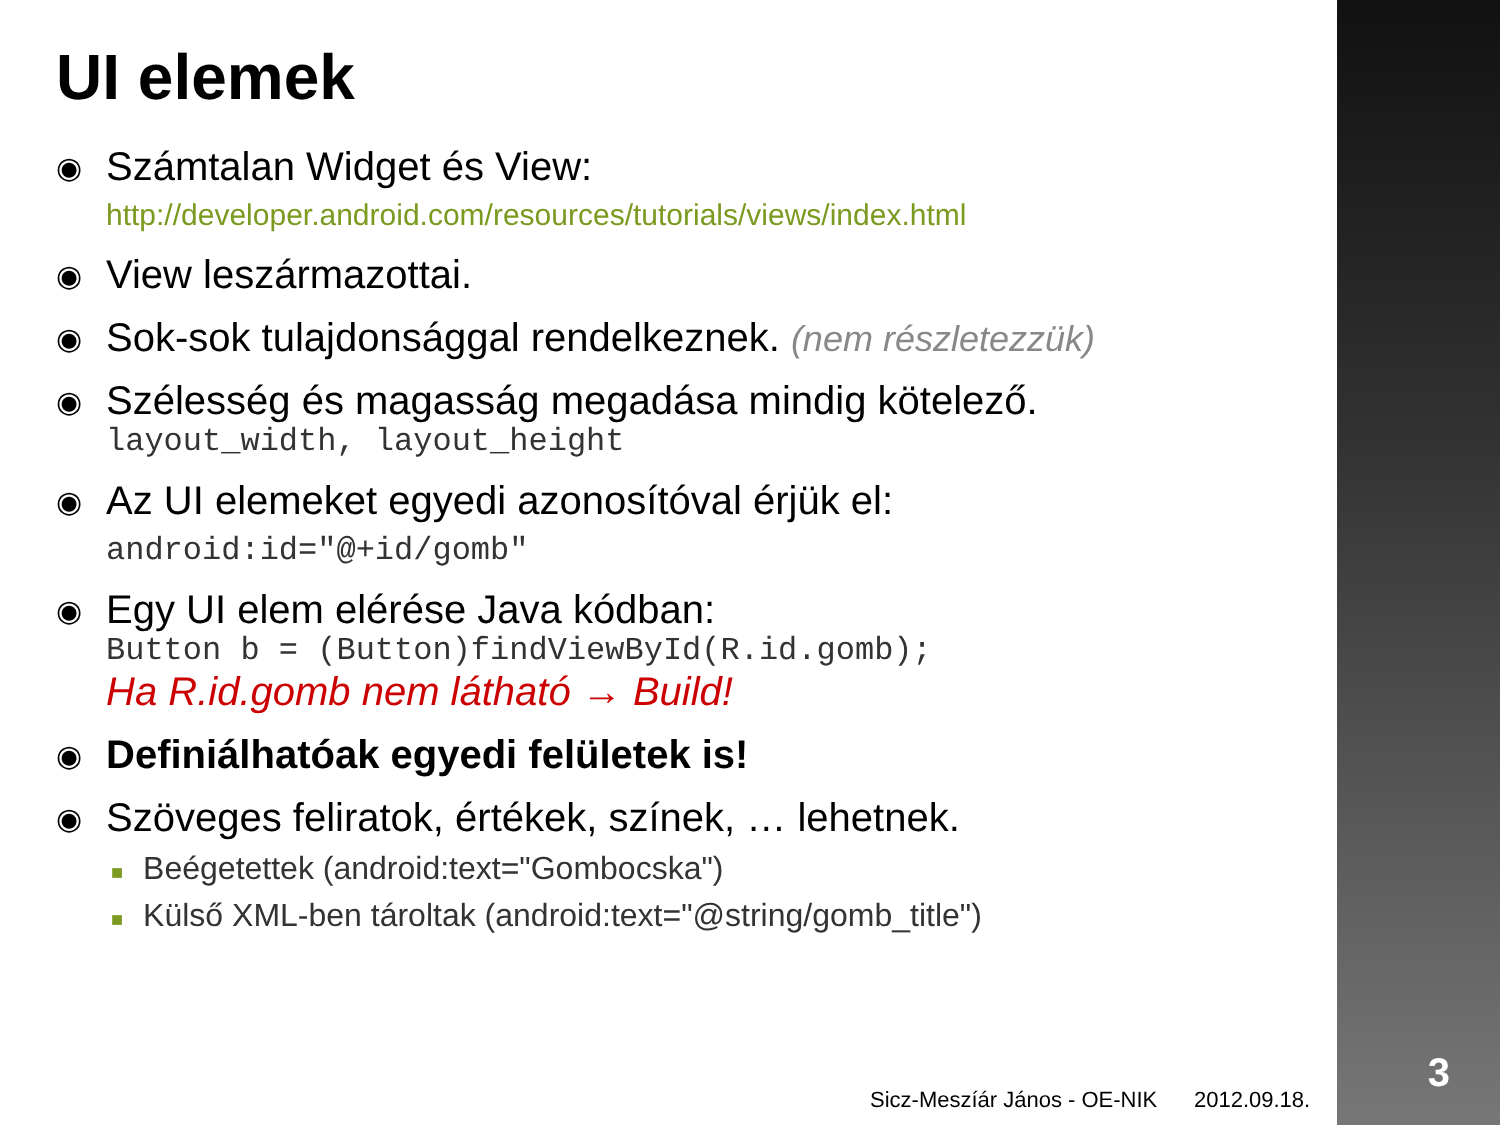UI elemek
◉
Számtalan Widget és View:
http://developer.android.com/resources/tutorials/views/index.html
◉
View leszármazottai.
◉
Sok-sok tulajdonsággal rendelkeznek. (nem részletezzük)
◉
Szélesség és magasság megadása mindig kötelező.
layout_width, layout_height
◉
Az UI elemeket egyedi azonosítóval érjük el:
android:id="@+id/gomb"
◉
Egy UI elem elérése Java kódban:
Button b = (Button)findViewById(R.id.gomb);
Ha R.id.gomb nem látható → Build!
◉
Definiálhatóak egyedi felületek is!
◉
Szöveges feliratok, értékek, színek, … lehetnek.
■ Beégetettek (android:text="Gombocska")
■ Külső XML-ben tároltak (android:text="@string/gomb_title")
Sicz-Meszíár János - OE-NIK 2012.09.18.
3